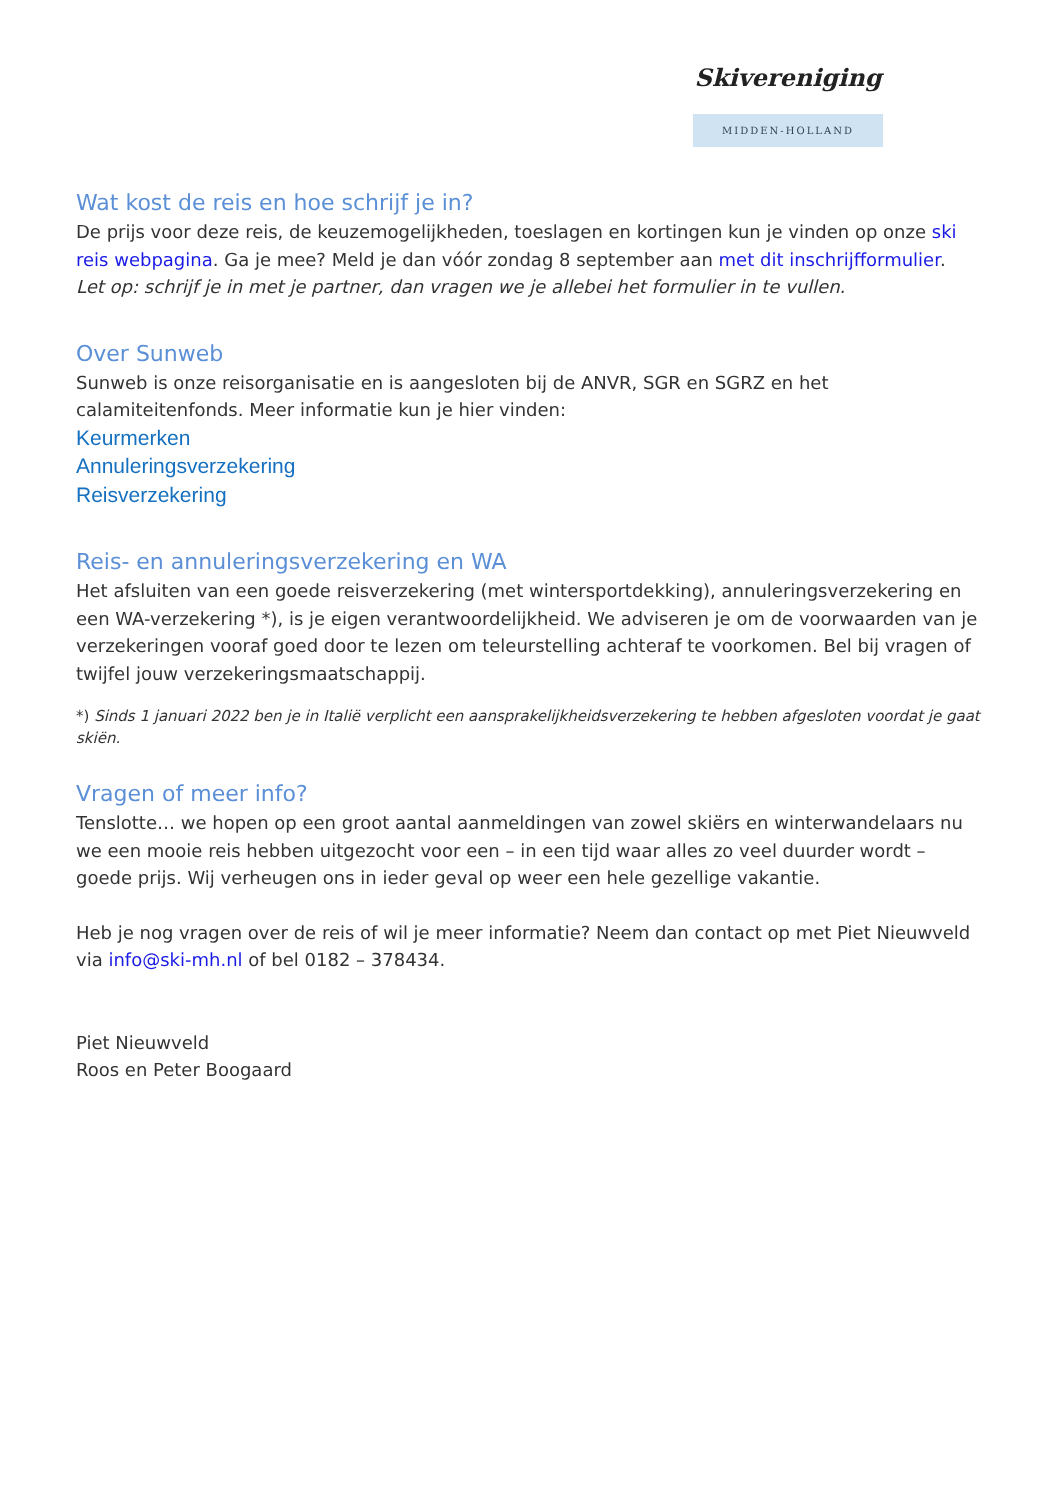Skivereniging
MIDDEN-HOLLAND
Wat kost de reis en hoe schrijf je in?
De prijs voor deze reis, de keuzemogelijkheden, toeslagen en kortingen kun je vinden op onze ski reis webpagina. Ga je mee? Meld je dan vóór zondag 8 september aan met dit inschrijfformulier.
Let op: schrijf je in met je partner, dan vragen we je allebei het formulier in te vullen.
Over Sunweb
Sunweb is onze reisorganisatie en is aangesloten bij de ANVR, SGR en SGRZ en het calamiteitenfonds. Meer informatie kun je hier vinden:
Keurmerken
Annuleringsverzekering
Reisverzekering
Reis- en annuleringsverzekering en WA
Het afsluiten van een goede reisverzekering (met wintersportdekking), annuleringsverzekering en een WA-verzekering *), is je eigen verantwoordelijkheid. We adviseren je om de voorwaarden van je verzekeringen vooraf goed door te lezen om teleurstelling achteraf te voorkomen. Bel bij vragen of twijfel jouw verzekeringsmaatschappij.
*) Sinds 1 januari 2022 ben je in Italië verplicht een aansprakelijkheidsverzekering te hebben afgesloten voordat je gaat skiën.
Vragen of meer info?
Tenslotte… we hopen op een groot aantal aanmeldingen van zowel skiërs en winterwandelaars nu we een mooie reis hebben uitgezocht voor een – in een tijd waar alles zo veel duurder wordt – goede prijs. Wij verheugen ons in ieder geval op weer een hele gezellige vakantie.
Heb je nog vragen over de reis of wil je meer informatie? Neem dan contact op met Piet Nieuwveld via info@ski-mh.nl of bel 0182 – 378434.
Piet Nieuwveld
Roos en Peter Boogaard